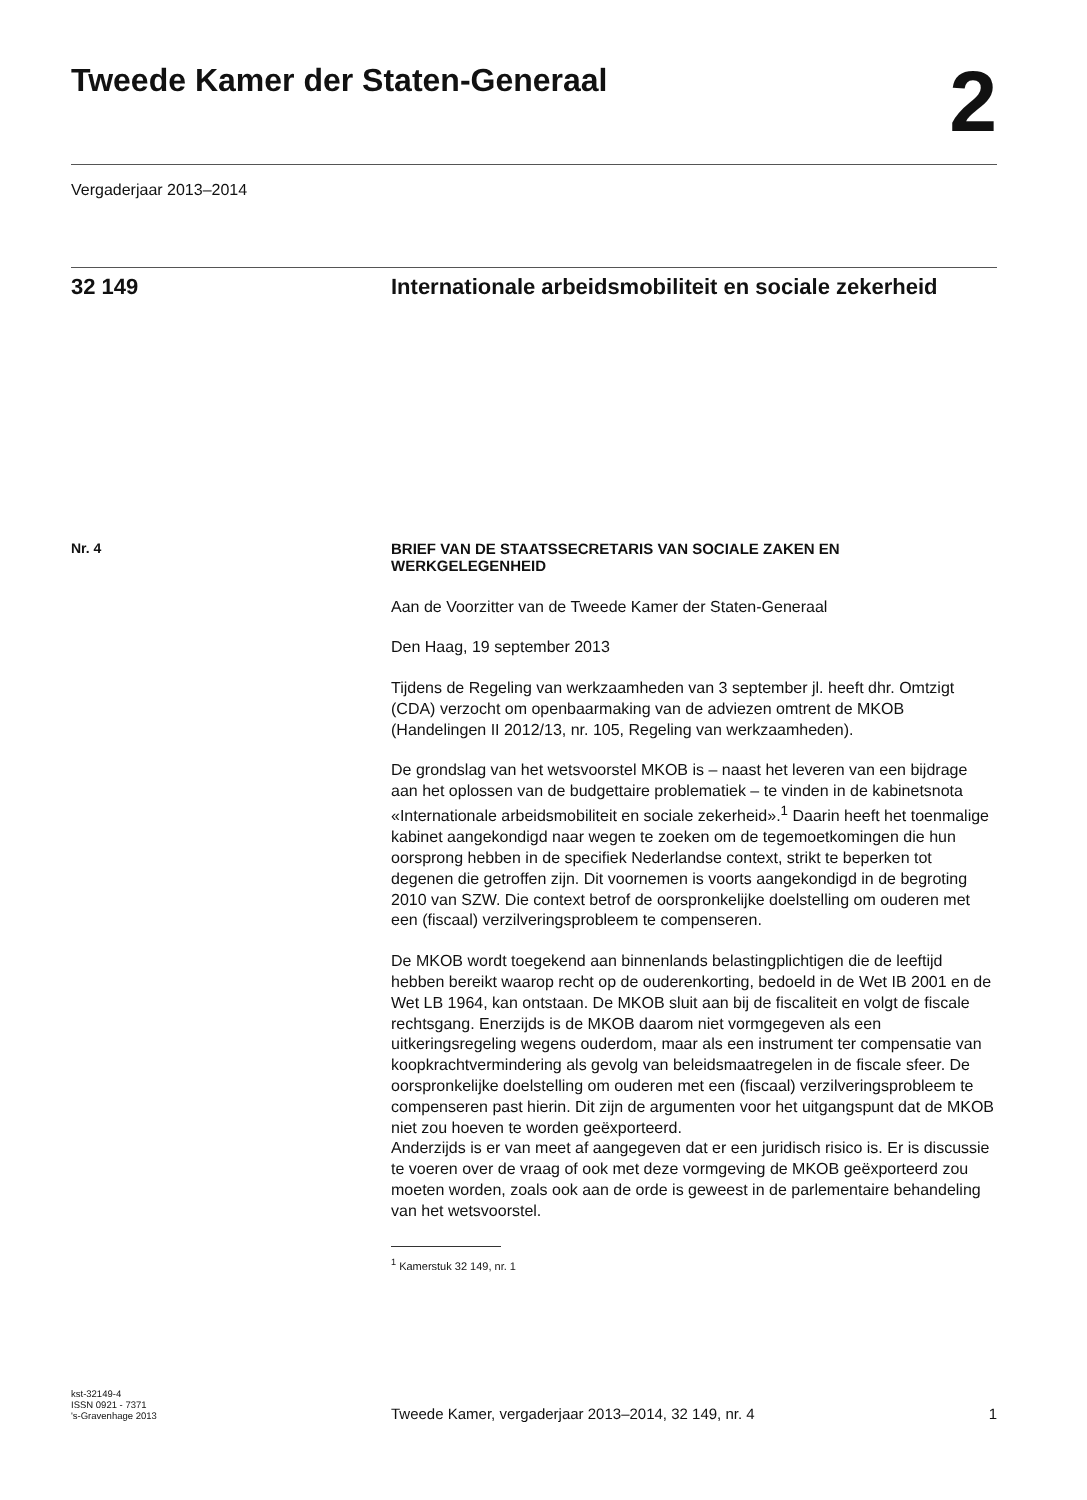Tweede Kamer der Staten-Generaal
2
Vergaderjaar 2013–2014
32 149
Internationale arbeidsmobiliteit en sociale zekerheid
Nr. 4
BRIEF VAN DE STAATSSECRETARIS VAN SOCIALE ZAKEN EN WERKGELEGENHEID
Aan de Voorzitter van de Tweede Kamer der Staten-Generaal
Den Haag, 19 september 2013
Tijdens de Regeling van werkzaamheden van 3 september jl. heeft dhr. Omtzigt (CDA) verzocht om openbaarmaking van de adviezen omtrent de MKOB (Handelingen II 2012/13, nr. 105, Regeling van werkzaamheden).
De grondslag van het wetsvoorstel MKOB is – naast het leveren van een bijdrage aan het oplossen van de budgettaire problematiek – te vinden in de kabinetsnota «Internationale arbeidsmobiliteit en sociale zekerheid».<sup>1</sup> Daarin heeft het toenmalige kabinet aangekondigd naar wegen te zoeken om de tegemoetkomingen die hun oorsprong hebben in de specifiek Nederlandse context, strikt te beperken tot degenen die getroffen zijn. Dit voornemen is voorts aangekondigd in de begroting 2010 van SZW. Die context betrof de oorspronkelijke doelstelling om ouderen met een (fiscaal) verzilveringsprobleem te compenseren.
De MKOB wordt toegekend aan binnenlands belastingplichtigen die de leeftijd hebben bereikt waarop recht op de ouderenkorting, bedoeld in de Wet IB 2001 en de Wet LB 1964, kan ontstaan. De MKOB sluit aan bij de fiscaliteit en volgt de fiscale rechtsgang. Enerzijds is de MKOB daarom niet vormgegeven als een uitkeringsregeling wegens ouderdom, maar als een instrument ter compensatie van koopkrachtvermindering als gevolg van beleidsmaatregelen in de fiscale sfeer. De oorspronkelijke doelstelling om ouderen met een (fiscaal) verzilveringsprobleem te compenseren past hierin. Dit zijn de argumenten voor het uitgangspunt dat de MKOB niet zou hoeven te worden geëxporteerd.
Anderzijds is er van meet af aangegeven dat er een juridisch risico is. Er is discussie te voeren over de vraag of ook met deze vormgeving de MKOB geëxporteerd zou moeten worden, zoals ook aan de orde is geweest in de parlementaire behandeling van het wetsvoorstel.
<sup>1</sup> Kamerstuk 32 149, nr. 1
kst-32149-4
ISSN 0921 - 7371
's-Gravenhage 2013
Tweede Kamer, vergaderjaar 2013–2014, 32 149, nr. 4
1